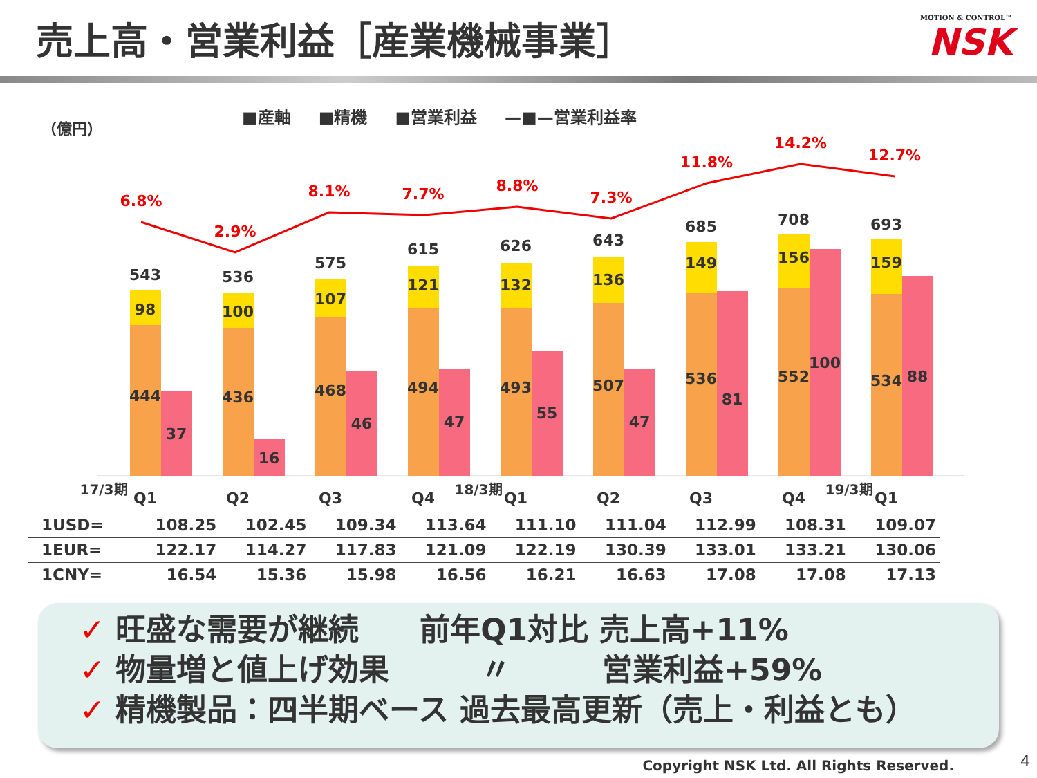売上高・営業利益［産業機械事業］
MOTION & CONTROL™
NSK
（億円）
■産軸 ■精機 ■営業利益 —■—営業利益率
543
98
444
37
536
100
436
16
575
107
468
46
615
121
494
47
626
132
493
55
643
136
507
47
685
149
536
81
708
156
552
100
693
159
534
88
6.8%
2.9%
8.1%
7.7%
8.8%
7.3%
11.8%
14.2%
12.7%
17/3期
Q1
Q2
Q3
Q4
18/3期
Q1
Q2
Q3
Q4
19/3期
Q1
| 1USD= | 108.25 | 102.45 | 109.34 | 113.64 | 111.10 | 111.04 | 112.99 | 108.31 | 109.07 |
| 1EUR= | 122.17 | 114.27 | 117.83 | 121.09 | 122.19 | 130.39 | 133.01 | 133.21 | 130.06 |
| 1CNY= | 16.54 | 15.36 | 15.98 | 16.56 | 16.21 | 16.63 | 17.08 | 17.08 | 17.13 |
✓ 旺盛な需要が継続　　前年Q1対比 売上高+11%
✓ 物量増と値上げ効果　　　〃　　　営業利益+59%
✓ 精機製品：四半期ベース 過去最高更新（売上・利益とも）
Copyright NSK Ltd. All Rights Reserved.
4